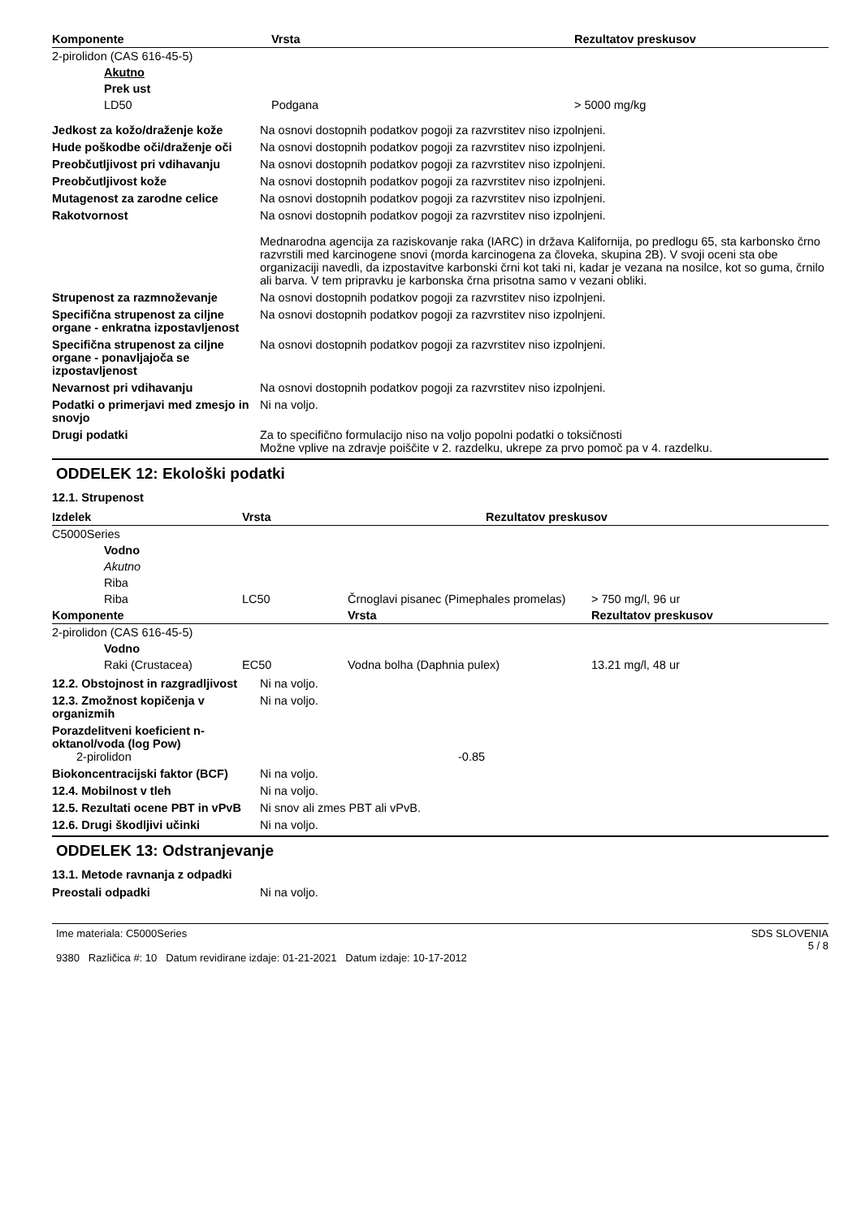| Komponente | Vrsta | Rezultatov preskusov |
| --- | --- | --- |
| 2-pirolidon (CAS 616-45-5) | | |
| Akutno | | |
| Prek ust | | |
| LD50 | Podgana | > 5000 mg/kg |
Jedkost za kožo/draženje kože Na osnovi dostopnih podatkov pogoji za razvrstitev niso izpolnjeni.
Hude poškodbe oči/draženje oči
Na osnovi dostopnih podatkov pogoji za razvrstitev niso izpolnjeni.
Preobčutljivost pri vdihavanju
Na osnovi dostopnih podatkov pogoji za razvrstitev niso izpolnjeni.
Preobčutljivost kože Na osnovi dostopnih podatkov pogoji za razvrstitev niso izpolnjeni.
Mutagenost za zarodne celice Na osnovi dostopnih podatkov pogoji za razvrstitev niso izpolnjeni.
Rakotvornost Na osnovi dostopnih podatkov pogoji za razvrstitev niso izpolnjeni.
Mednarodna agencija za raziskovanje raka (IARC) in država Kalifornija, po predlogu 65, sta karbonsko črno razvrstili med karcinogene snovi (morda karcinogena za človeka, skupina 2B). V svoji oceni sta obe organizaciji navedli, da izpostavitve karbonski črni kot taki ni, kadar je vezana na nosilce, kot so guma, črnilo ali barva. V tem pripravku je karbonska črna prisotna samo v vezani obliki.
Strupenost za razmnoževanje Na osnovi dostopnih podatkov pogoji za razvrstitev niso izpolnjeni.
Specifična strupenost za ciljne organe - enkratna izpostavljenost
Na osnovi dostopnih podatkov pogoji za razvrstitev niso izpolnjeni.
Specifična strupenost za ciljne organe - ponavljajoča se izpostavljenost
Na osnovi dostopnih podatkov pogoji za razvrstitev niso izpolnjeni.
Nevarnost pri vdihavanju Na osnovi dostopnih podatkov pogoji za razvrstitev niso izpolnjeni.
Podatki o primerjavi med zmesjo in snovjo
Ni na voljo.
Drugi podatki Za to specifično formulacijo niso na voljo popolni podatki o toksičnosti
Možne vplive na zdravje poiščite v 2. razdelku, ukrepe za prvo pomoč pa v 4. razdelku.
ODDELEK 12: Ekološki podatki
12.1. Strupenost
| Izdelek | | Vrsta | Rezultatov preskusov |
| --- | --- | --- | --- |
| C5000Series | | | |
| | Vodno | | |
| | Akutno | | |
| | Riba | | |
| | Riba | LC50 | Črnoglavi pisanec (Pimephales promelas) | > 750 mg/l, 96 ur |
| Komponente | | | Vrsta | Rezultatov preskusov |
| 2-pirolidon (CAS 616-45-5) | | | | |
| | Vodno | | | |
| | Raki (Crustacea) | EC50 | Vodna bolha (Daphnia pulex) | 13.21 mg/l, 48 ur |
12.2. Obstojnost in razgradljivost
Ni na voljo.
12.3. Zmožnost kopičenja v organizmih
Ni na voljo.
Porazdelitveni koeficient n-oktanol/voda (log Pow)
2-pirolidon -0.85
Biokoncentracijski faktor (BCF)
Ni na voljo.
12.4. Mobilnost v tleh Ni na voljo.
12.5. Rezultati ocene PBT in vPvB
Ni snov ali zmes PBT ali vPvB.
12.6. Drugi škodljivi učinki Ni na voljo.
ODDELEK 13: Odstranjevanje
13.1. Metode ravnanja z odpadki
Preostali odpadki Ni na voljo.
Ime materiala: C5000Series
9380 Različica #: 10 Datum revidirane izdaje: 01-21-2021 Datum izdaje: 10-17-2012
SDS SLOVENIA
5 / 8